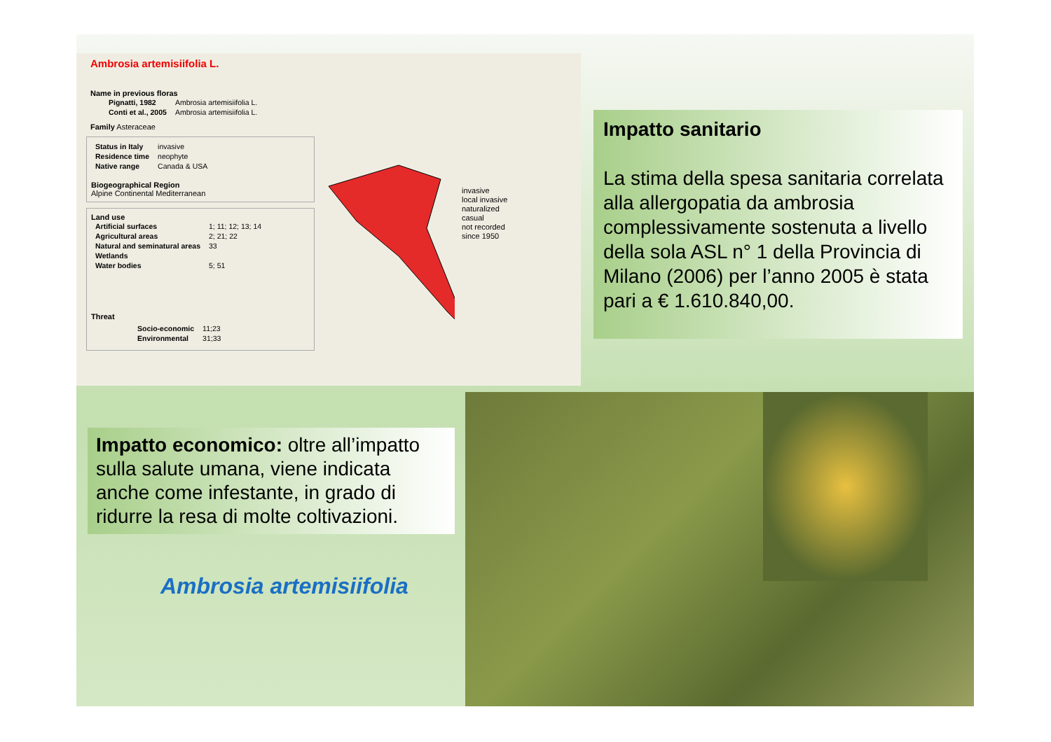Ambrosia artemisiifolia L.
Name in previous floras
| Pignatti, 1982 | Ambrosia artemisiifolia L. |
| Conti et al., 2005 | Ambrosia artemisiifolia L. |
Family Asteraceae
| Status in Italy | invasive |
| Residence time | neophyte |
| Native range | Canada & USA |
Biogeographical Region
Alpine Continental Mediterranean
Land use
| Artificial surfaces | 1; 11; 12; 13; 14 |
| Agricultural areas | 2; 21; 22 |
| Natural and seminatural areas | 33 |
| Wetlands | |
| Water bodies | 5; 51 |
Threat
| Socio-economic | 11;23 |
| Environmental | 31;33 |
invasive
local invasive
naturalized
casual
not recorded
since 1950
Impatto sanitario
La stima della spesa sanitaria correlata alla allergopatia da ambrosia complessivamente sostenuta a livello della sola ASL n° 1 della Provincia di Milano (2006) per l’anno 2005 è stata pari a € 1.610.840,00.
Impatto economico: oltre all’impatto sulla salute umana, viene indicata anche come infestante, in grado di ridurre la resa di molte coltivazioni.
Ambrosia artemisiifolia